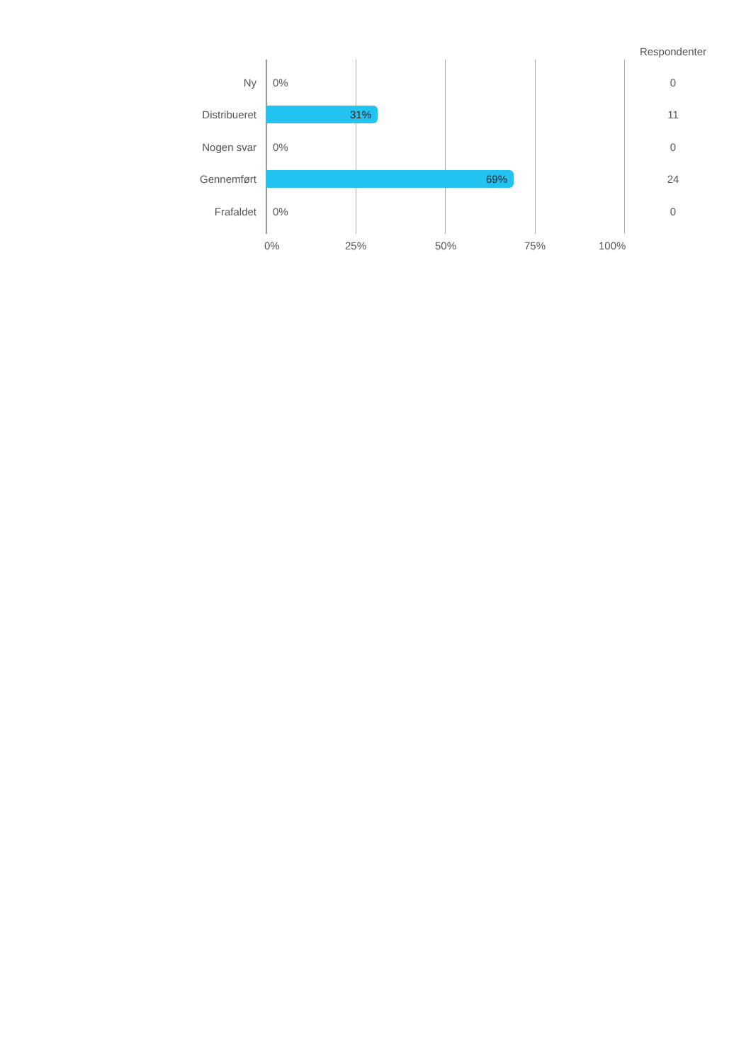Respondenter
Ny 0% 0
Distribueret 31% 11
Nogen svar 0% 0
Gennemført 69% 24
Frafaldet 0% 0
0% 25% 50% 75% 100%